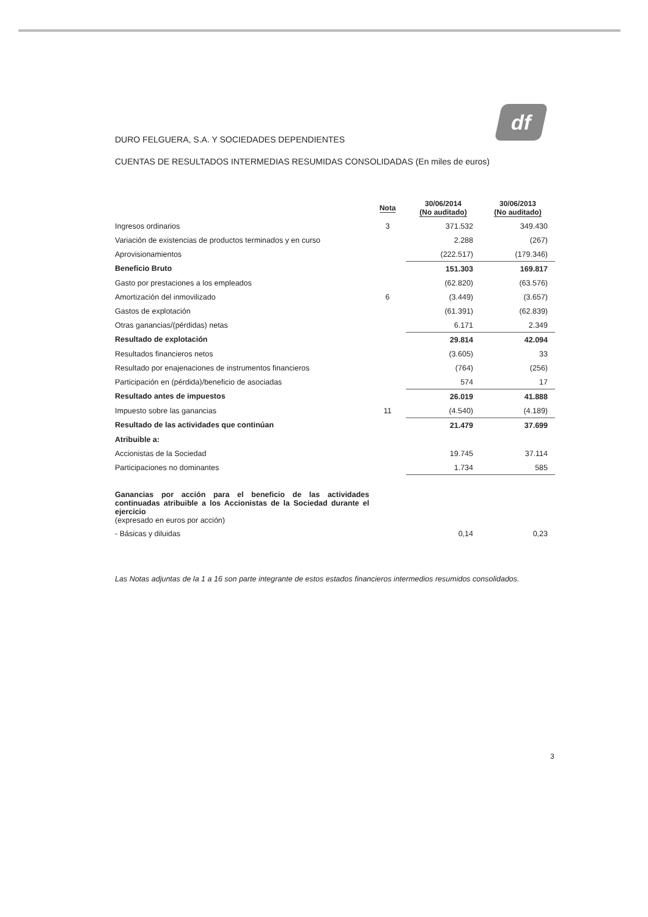df
DURO FELGUERA, S.A. Y SOCIEDADES DEPENDIENTES
CUENTAS DE RESULTADOS INTERMEDIAS RESUMIDAS CONSOLIDADAS (En miles de euros)
| | Nota | 30/06/2014 (No auditado) | 30/06/2013 (No auditado) |
| --- | --- | --- | --- |
| Ingresos ordinarios | 3 | 371.532 | 349.430 |
| Variación de existencias de productos terminados y en curso | | 2.288 | (267) |
| Aprovisionamientos | | (222.517) | (179.346) |
| Beneficio Bruto | | 151.303 | 169.817 |
| Gasto por prestaciones a los empleados | | (62.820) | (63.576) |
| Amortización del inmovilizado | 6 | (3.449) | (3.657) |
| Gastos de explotación | | (61.391) | (62.839) |
| Otras ganancias/(pérdidas) netas | | 6.171 | 2.349 |
| Resultado de explotación | | 29.814 | 42.094 |
| Resultados financieros netos | | (3.605) | 33 |
| Resultado por enajenaciones de instrumentos financieros | | (764) | (256) |
| Participación en (pérdida)/beneficio de asociadas | | 574 | 17 |
| Resultado antes de impuestos | | 26.019 | 41.888 |
| Impuesto sobre las ganancias | 11 | (4.540) | (4.189) |
| Resultado de las actividades que continúan | | 21.479 | 37.699 |
| Atribuible a: | | | |
| Accionistas de la Sociedad | | 19.745 | 37.114 |
| Participaciones no dominantes | | 1.734 | 585 |
| Ganancias por acción para el beneficio de las actividades continuadas atribuible a los Accionistas de la Sociedad durante el ejercicio (expresado en euros por acción) | | | |
| - Básicas y diluidas | | 0,14 | 0,23 |
Las Notas adjuntas de la 1 a 16 son parte integrante de estos estados financieros intermedios resumidos consolidados.
3